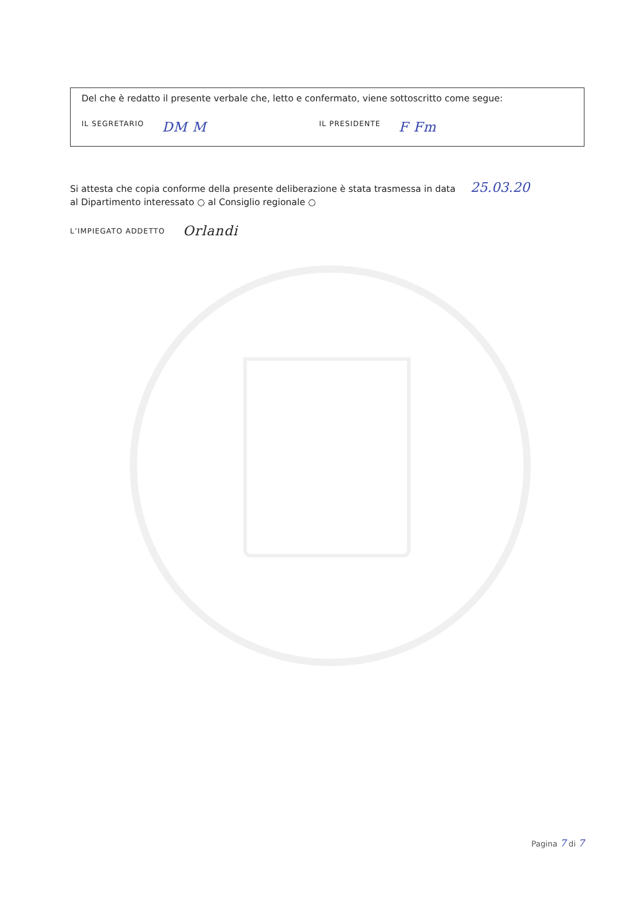Del che è redatto il presente verbale che, letto e confermato, viene sottoscritto come segue:
IL SEGRETARIO DM M IL PRESIDENTE F Fm
Si attesta che copia conforme della presente deliberazione è stata trasmessa in data 25.03.20
al Dipartimento interessato ○ al Consiglio regionale ○
L’IMPIEGATO ADDETTO Orlandi
Pagina 7 di 7